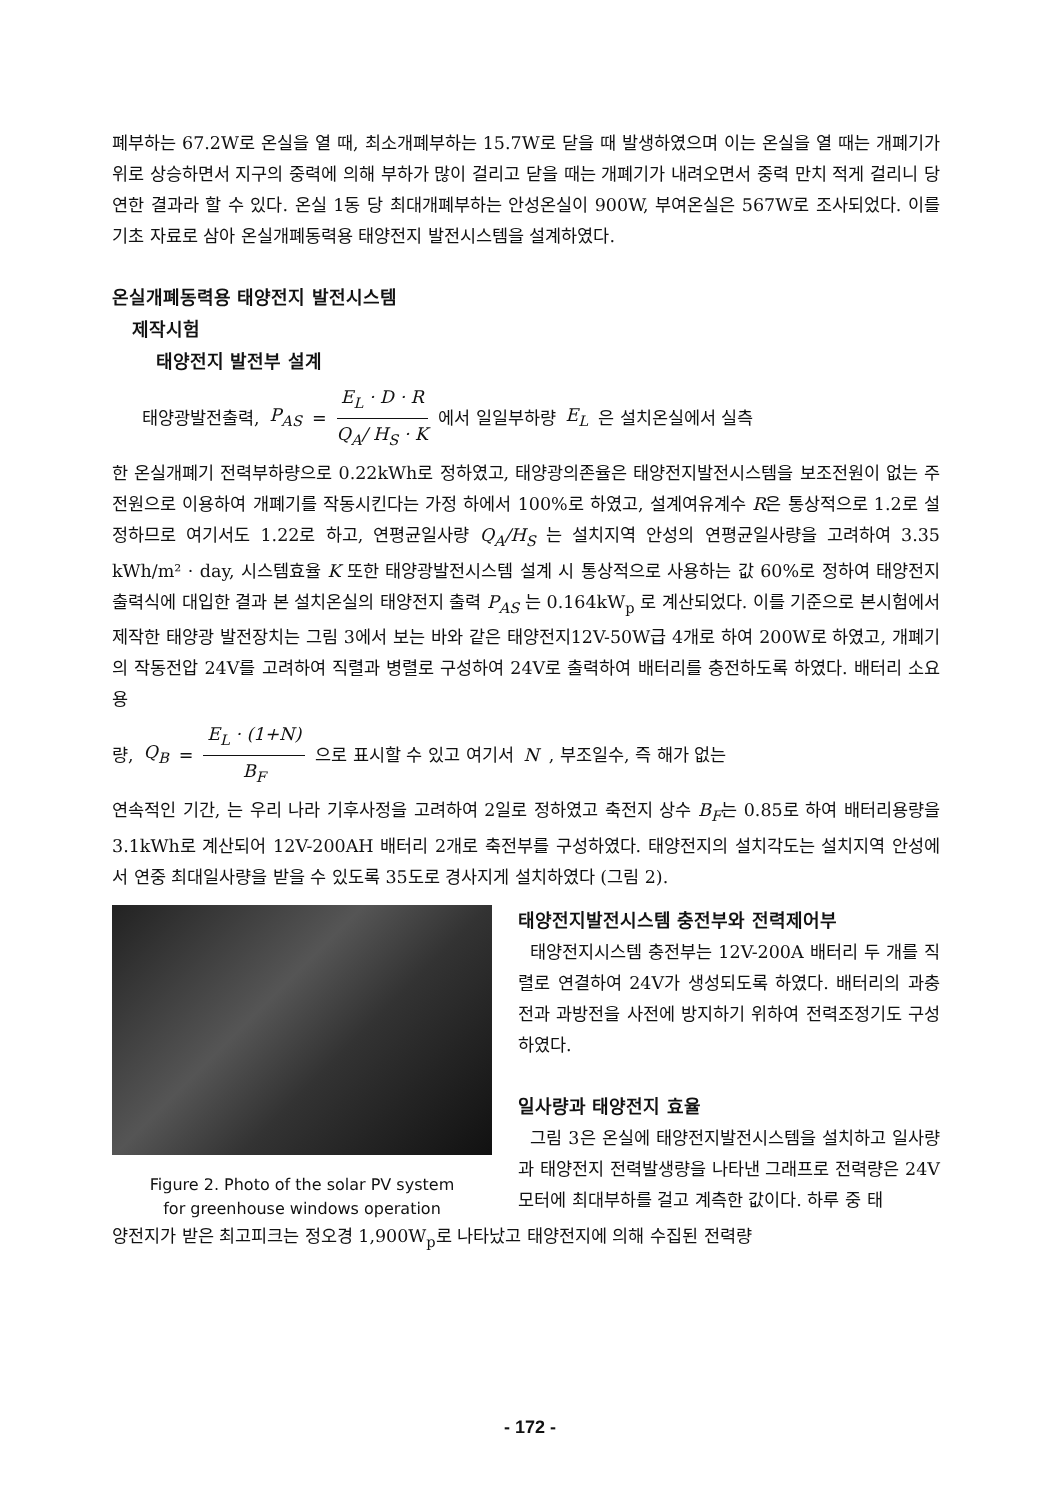폐부하는 67.2W로 온실을 열 때, 최소개폐부하는 15.7W로 닫을 때 발생하였으며 이는 온실을 열 때는 개폐기가 위로 상승하면서 지구의 중력에 의해 부하가 많이 걸리고 닫을 때는 개폐기가 내려오면서 중력 만치 적게 걸리니 당연한 결과라 할 수 있다. 온실 1동 당 최대개폐부하는 안성온실이 900W, 부여온실은 567W로 조사되었다. 이를 기초 자료로 삼아 온실개폐동력용 태양전지 발전시스템을 설계하였다.
온실개폐동력용 태양전지 발전시스템
제작시험
태양전지 발전부 설계
태양광발전출력, P<sub>AS</sub> = E<sub>L</sub> · D · R Q<sub>A</sub>/ H<sub>S</sub> · K 에서 일일부하량 E<sub>L</sub> 은 설치온실에서 실측
한 온실개폐기 전력부하량으로 0.22kWh로 정하였고, 태양광의존율은 태양전지발전시스템을 보조전원이 없는 주전원으로 이용하여 개폐기를 작동시킨다는 가정 하에서 100%로 하였고, 설계여유계수 R은 통상적으로 1.2로 설정하므로 여기서도 1.22로 하고, 연평균일사량 Q<sub>A</sub>/H<sub>S</sub> 는 설치지역 안성의 연평균일사량을 고려하여 3.35 kWh/m² · day, 시스템효율 K 또한 태양광발전시스템 설계 시 통상적으로 사용하는 값 60%로 정하여 태양전지 출력식에 대입한 결과 본 설치온실의 태양전지 출력 P<sub>AS</sub> 는 0.164kW<sub>p</sub> 로 계산되었다. 이를 기준으로 본시험에서 제작한 태양광 발전장치는 그림 3에서 보는 바와 같은 태양전지12V-50W급 4개로 하여 200W로 하였고, 개폐기의 작동전압 24V를 고려하여 직렬과 병렬로 구성하여 24V로 출력하여 배터리를 충전하도록 하였다. 배터리 소요용
량, Q<sub>B</sub> = E<sub>L</sub> · (1+N) B<sub>F</sub> 으로 표시할 수 있고 여기서 N, 부조일수, 즉 해가 없는
연속적인 기간, 는 우리 나라 기후사정을 고려하여 2일로 정하였고 축전지 상수 B<sub>F</sub>는 0.85로 하여 배터리용량을 3.1kWh로 계산되어 12V-200AH 배터리 2개로 축전부를 구성하였다. 태양전지의 설치각도는 설치지역 안성에서 연중 최대일사량을 받을 수 있도록 35도로 경사지게 설치하였다 (그림 2).
Figure 2. Photo of the solar PV system
for greenhouse windows operation
태양전지발전시스템 충전부와 전력제어부
태양전지시스템 충전부는 12V-200A 배터리 두 개를 직렬로 연결하여 24V가 생성되도록 하였다. 배터리의 과충전과 과방전을 사전에 방지하기 위하여 전력조정기도 구성하였다.
일사량과 태양전지 효율
그림 3은 온실에 태양전지발전시스템을 설치하고 일사량과 태양전지 전력발생량을 나타낸 그래프로 전력량은 24V 모터에 최대부하를 걸고 계측한 값이다. 하루 중 태
양전지가 받은 최고피크는 정오경 1,900W<sub>p</sub>로 나타났고 태양전지에 의해 수집된 전력량
- 172 -